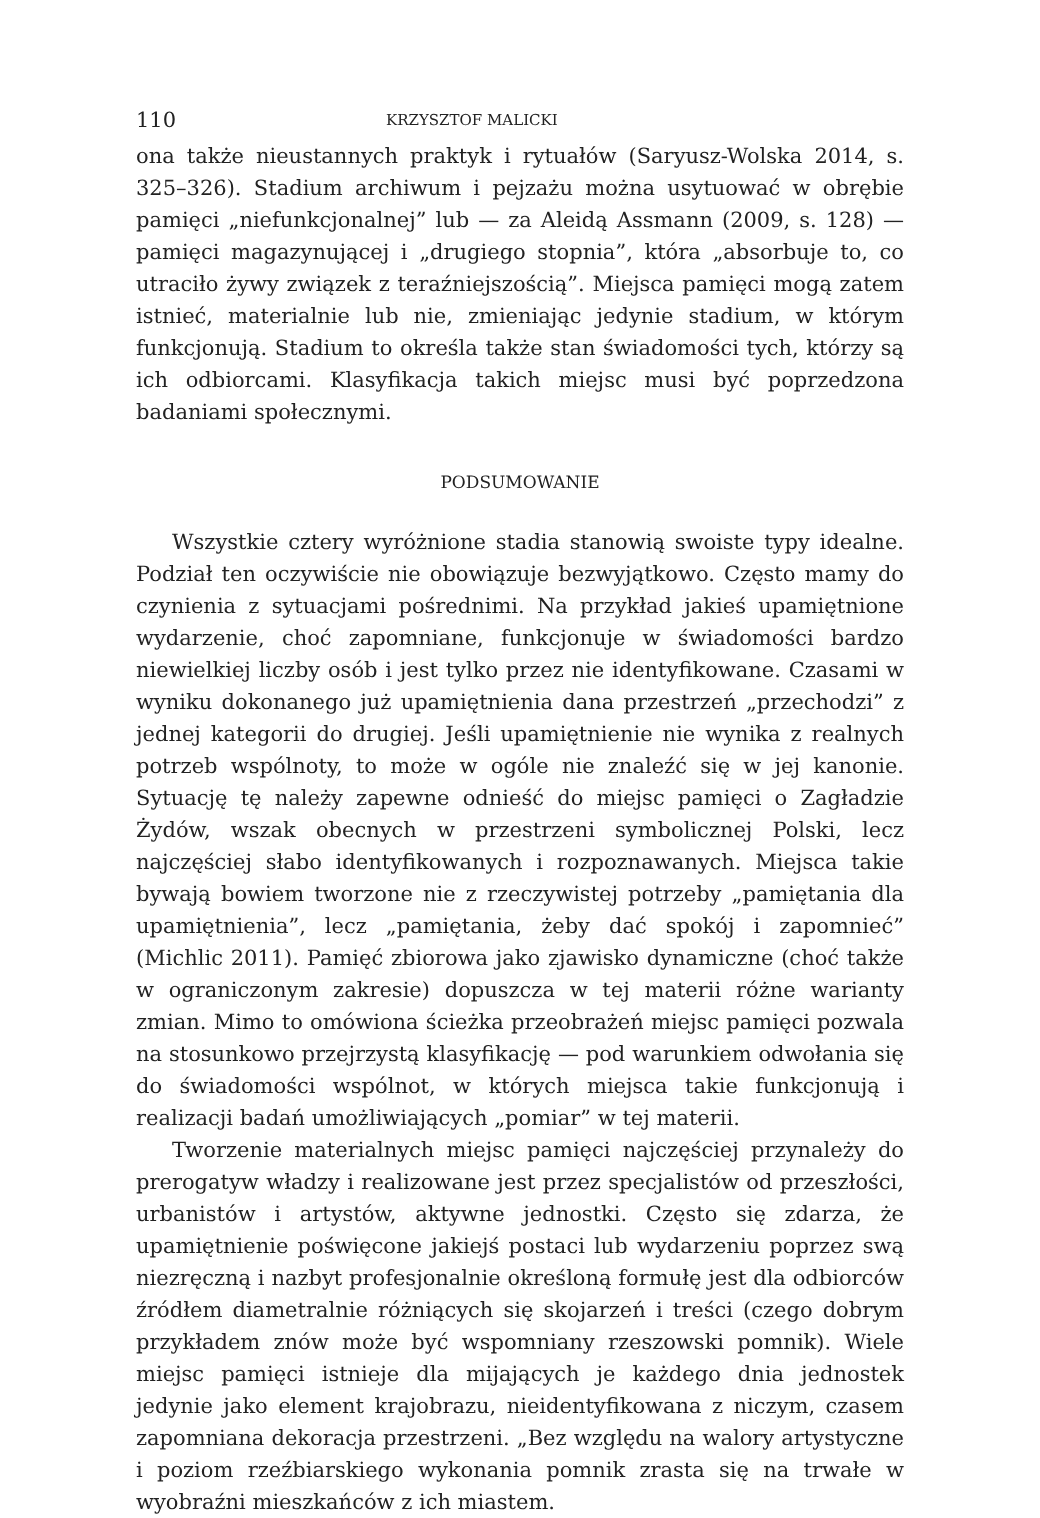110 KRZYSZTOF MALICKI
ona także nieustannych praktyk i rytuałów (Saryusz-Wolska 2014, s. 325–326). Stadium archiwum i pejzażu można usytuować w obrębie pamięci „niefunkcjonalnej” lub — za Aleidą Assmann (2009, s. 128) — pamięci magazynującej i „drugiego stopnia”, która „absorbuje to, co utraciło żywy związek z teraźniejszością”. Miejsca pamięci mogą zatem istnieć, materialnie lub nie, zmieniając jedynie stadium, w którym funkcjonują. Stadium to określa także stan świadomości tych, którzy są ich odbiorcami. Klasyfikacja takich miejsc musi być poprzedzona badaniami społecznymi.
PODSUMOWANIE
Wszystkie cztery wyróżnione stadia stanowią swoiste typy idealne. Podział ten oczywiście nie obowiązuje bezwyjątkowo. Często mamy do czynienia z sytuacjami pośrednimi. Na przykład jakieś upamiętnione wydarzenie, choć zapomniane, funkcjonuje w świadomości bardzo niewielkiej liczby osób i jest tylko przez nie identyfikowane. Czasami w wyniku dokonanego już upamiętnienia dana przestrzeń „przechodzi” z jednej kategorii do drugiej. Jeśli upamiętnienie nie wynika z realnych potrzeb wspólnoty, to może w ogóle nie znaleźć się w jej kanonie. Sytuację tę należy zapewne odnieść do miejsc pamięci o Zagładzie Żydów, wszak obecnych w przestrzeni symbolicznej Polski, lecz najczęściej słabo identyfikowanych i rozpoznawanych. Miejsca takie bywają bowiem tworzone nie z rzeczywistej potrzeby „pamiętania dla upamiętnienia”, lecz „pamiętania, żeby dać spokój i zapomnieć” (Michlic 2011). Pamięć zbiorowa jako zjawisko dynamiczne (choć także w ograniczonym zakresie) dopuszcza w tej materii różne warianty zmian. Mimo to omówiona ścieżka przeobrażeń miejsc pamięci pozwala na stosunkowo przejrzystą klasyfikację — pod warunkiem odwołania się do świadomości wspólnot, w których miejsca takie funkcjonują i realizacji badań umożliwiających „pomiar” w tej materii.
Tworzenie materialnych miejsc pamięci najczęściej przynależy do prerogatyw władzy i realizowane jest przez specjalistów od przeszłości, urbanistów i artystów, aktywne jednostki. Często się zdarza, że upamiętnienie poświęcone jakiejś postaci lub wydarzeniu poprzez swą niezręczną i nazbyt profesjonalnie określoną formułę jest dla odbiorców źródłem diametralnie różniących się skojarzeń i treści (czego dobrym przykładem znów może być wspomniany rzeszowski pomnik). Wiele miejsc pamięci istnieje dla mijających je każdego dnia jednostek jedynie jako element krajobrazu, nieidentyfikowana z niczym, czasem zapomniana dekoracja przestrzeni. „Bez względu na walory artystyczne i poziom rzeźbiarskiego wykonania pomnik zrasta się na trwałe w wyobraźni mieszkańców z ich miastem.